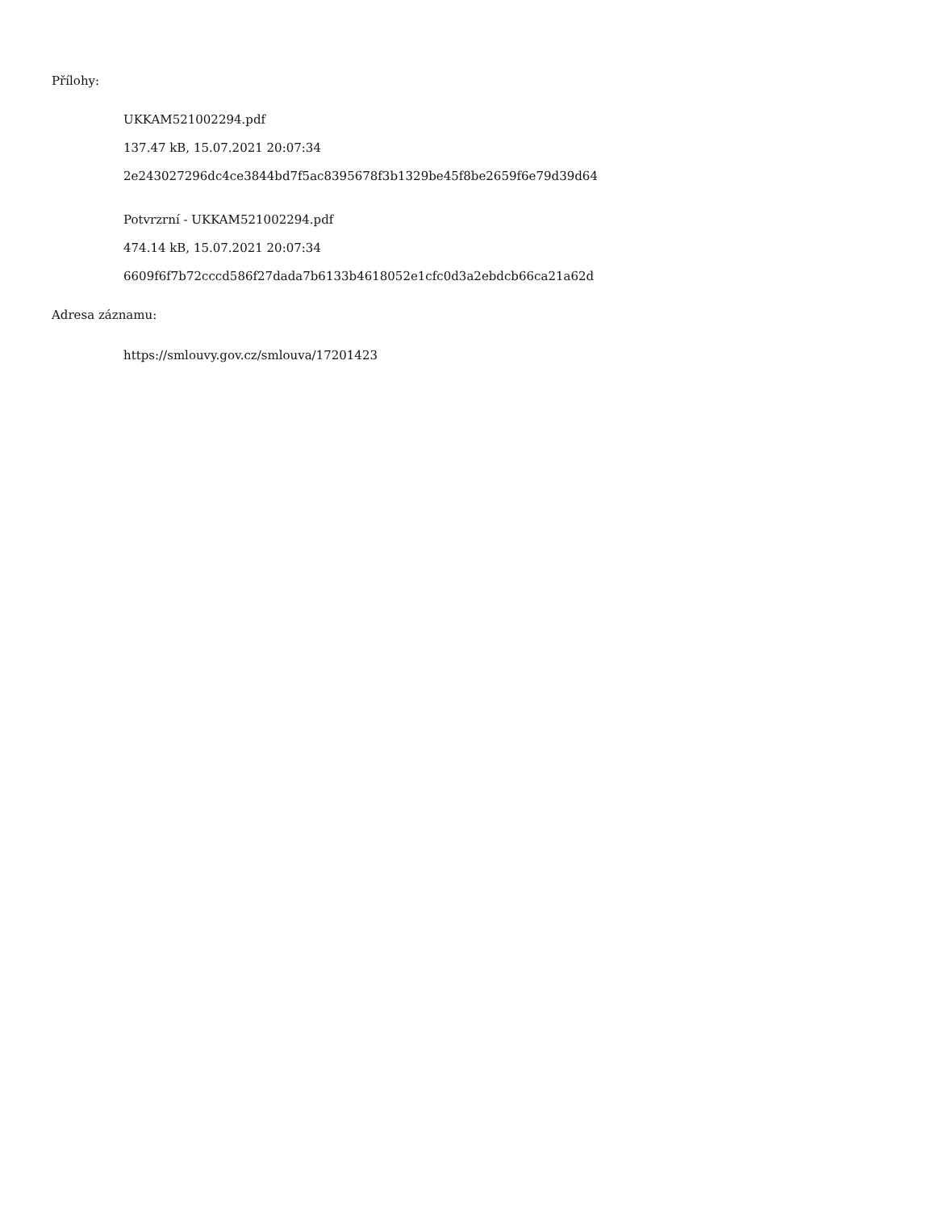Přílohy:
UKKAM521002294.pdf
137.47 kB, 15.07.2021 20:07:34
2e243027296dc4ce3844bd7f5ac8395678f3b1329be45f8be2659f6e79d39d64
Potvrzrní - UKKAM521002294.pdf
474.14 kB, 15.07.2021 20:07:34
6609f6f7b72cccd586f27dada7b6133b4618052e1cfc0d3a2ebdcb66ca21a62d
Adresa záznamu:
https://smlouvy.gov.cz/smlouva/17201423